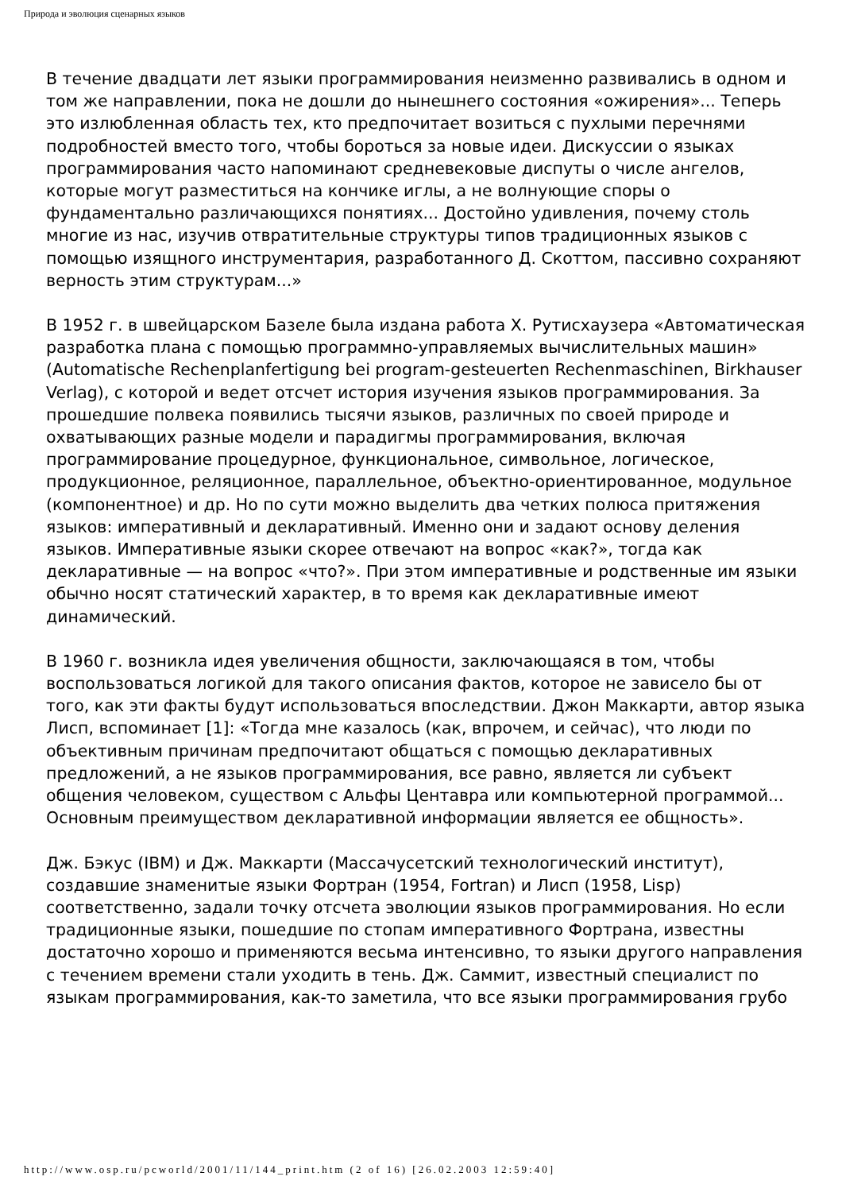Природа и эволюция сценарных языков
В течение двадцати лет языки программирования неизменно развивались в одном и том же направлении, пока не дошли до нынешнего состояния «ожирения»... Теперь это излюбленная область тех, кто предпочитает возиться с пухлыми перечнями подробностей вместо того, чтобы бороться за новые идеи. Дискуссии о языках программирования часто напоминают средневековые диспуты о числе ангелов, которые могут разместиться на кончике иглы, а не волнующие споры о фундаментально различающихся понятиях... Достойно удивления, почему столь многие из нас, изучив отвратительные структуры типов традиционных языков с помощью изящного инструментария, разработанного Д. Скоттом, пассивно сохраняют верность этим структурам...»
В 1952 г. в швейцарском Базеле была издана работа Х. Рутисхаузера «Автоматическая разработка плана с помощью программно-управляемых вычислительных машин» (Automatische Rechenplanfertigung bei program-gesteuerten Rechenmaschinen, Birkhauser Verlag), с которой и ведет отсчет история изучения языков программирования. За прошедшие полвека появились тысячи языков, различных по своей природе и охватывающих разные модели и парадигмы программирования, включая программирование процедурное, функциональное, символьное, логическое, продукционное, реляционное, параллельное, объектно-ориентированное, модульное (компонентное) и др. Но по сути можно выделить два четких полюса притяжения языков: императивный и декларативный. Именно они и задают основу деления языков. Императивные языки скорее отвечают на вопрос «как?», тогда как декларативные — на вопрос «что?». При этом императивные и родственные им языки обычно носят статический характер, в то время как декларативные имеют динамический.
В 1960 г. возникла идея увеличения общности, заключающаяся в том, чтобы воспользоваться логикой для такого описания фактов, которое не зависело бы от того, как эти факты будут использоваться впоследствии. Джон Маккарти, автор языка Лисп, вспоминает [1]: «Тогда мне казалось (как, впрочем, и сейчас), что люди по объективным причинам предпочитают общаться с помощью декларативных предложений, а не языков программирования, все равно, является ли субъект общения человеком, существом с Альфы Центавра или компьютерной программой... Основным преимуществом декларативной информации является ее общность».
Дж. Бэкус (IBM) и Дж. Маккарти (Массачусетский технологический институт), создавшие знаменитые языки Фортран (1954, Fortran) и Лисп (1958, Lisp) соответственно, задали точку отсчета эволюции языков программирования. Но если традиционные языки, пошедшие по стопам императивного Фортрана, известны достаточно хорошо и применяются весьма интенсивно, то языки другого направления с течением времени стали уходить в тень. Дж. Саммит, известный специалист по языкам программирования, как-то заметила, что все языки программирования грубо
http://www.osp.ru/pcworld/2001/11/144_print.htm (2 of 16) [26.02.2003 12:59:40]